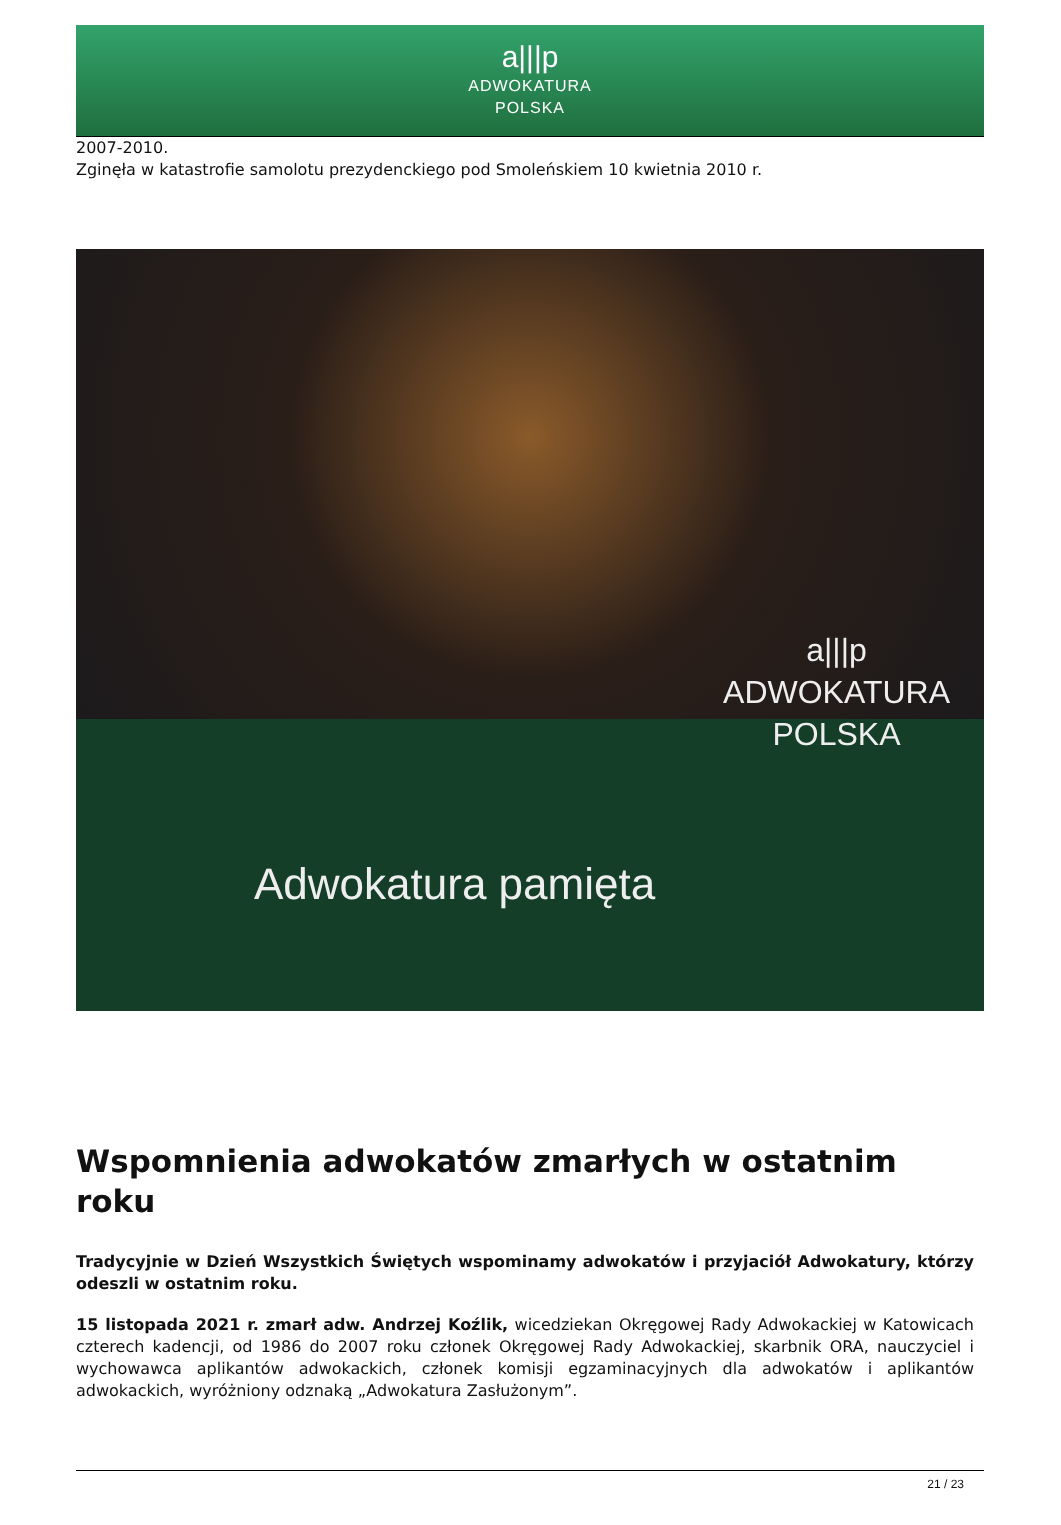a|||p
ADWOKATURA
POLSKA
2007-2010.
Zginęła w katastrofie samolotu prezydenckiego pod Smoleńskiem 10 kwietnia 2010 r.
a|||p
ADWOKATURA
POLSKA
Adwokatura pamięta
Wspomnienia adwokatów zmarłych w ostatnim roku
Tradycyjnie w Dzień Wszystkich Świętych wspominamy adwokatów i przyjaciół Adwokatury, którzy odeszli w ostatnim roku.
15 listopada 2021 r. zmarł adw. Andrzej Koźlik, wicedziekan Okręgowej Rady Adwokackiej w Katowicach czterech kadencji, od 1986 do 2007 roku członek Okręgowej Rady Adwokackiej, skarbnik ORA, nauczyciel i wychowawca aplikantów adwokackich, członek komisji egzaminacyjnych dla adwokatów i aplikantów adwokackich, wyróżniony odznaką „Adwokatura Zasłużonym”.
21 / 23